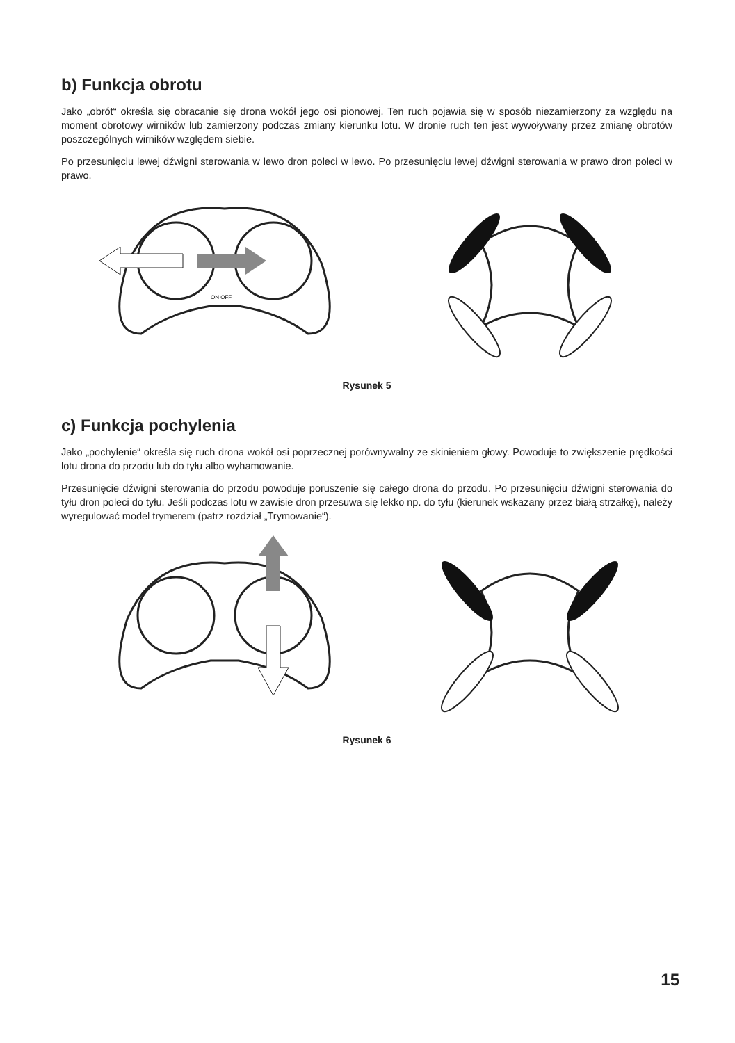b) Funkcja obrotu
Jako „obrót“ określa się obracanie się drona wokół jego osi pionowej. Ten ruch pojawia się w sposób niezamierzony za względu na moment obrotowy wirników lub zamierzony podczas zmiany kierunku lotu. W dronie ruch ten jest wywoływany przez zmianę obrotów poszczególnych wirników względem siebie.
Po przesunięciu lewej dźwigni sterowania w lewo dron poleci w lewo. Po przesunięciu lewej dźwigni sterowania w prawo dron poleci w prawo.
ON OFF
Rysunek 5
c) Funkcja pochylenia
Jako „pochylenie“ określa się ruch drona wokół osi poprzecznej porównywalny ze skinieniem głowy. Powoduje to zwiększenie prędkości lotu drona do przodu lub do tyłu albo wyhamowanie.
Przesunięcie dźwigni sterowania do przodu powoduje poruszenie się całego drona do przodu. Po przesunięciu dźwigni sterowania do tyłu dron poleci do tyłu. Jeśli podczas lotu w zawisie dron przesuwa się lekko np. do tyłu (kierunek wskazany przez białą strzałkę), należy wyregulować model trymerem (patrz rozdział „Trymowanie“).
Rysunek 6
15